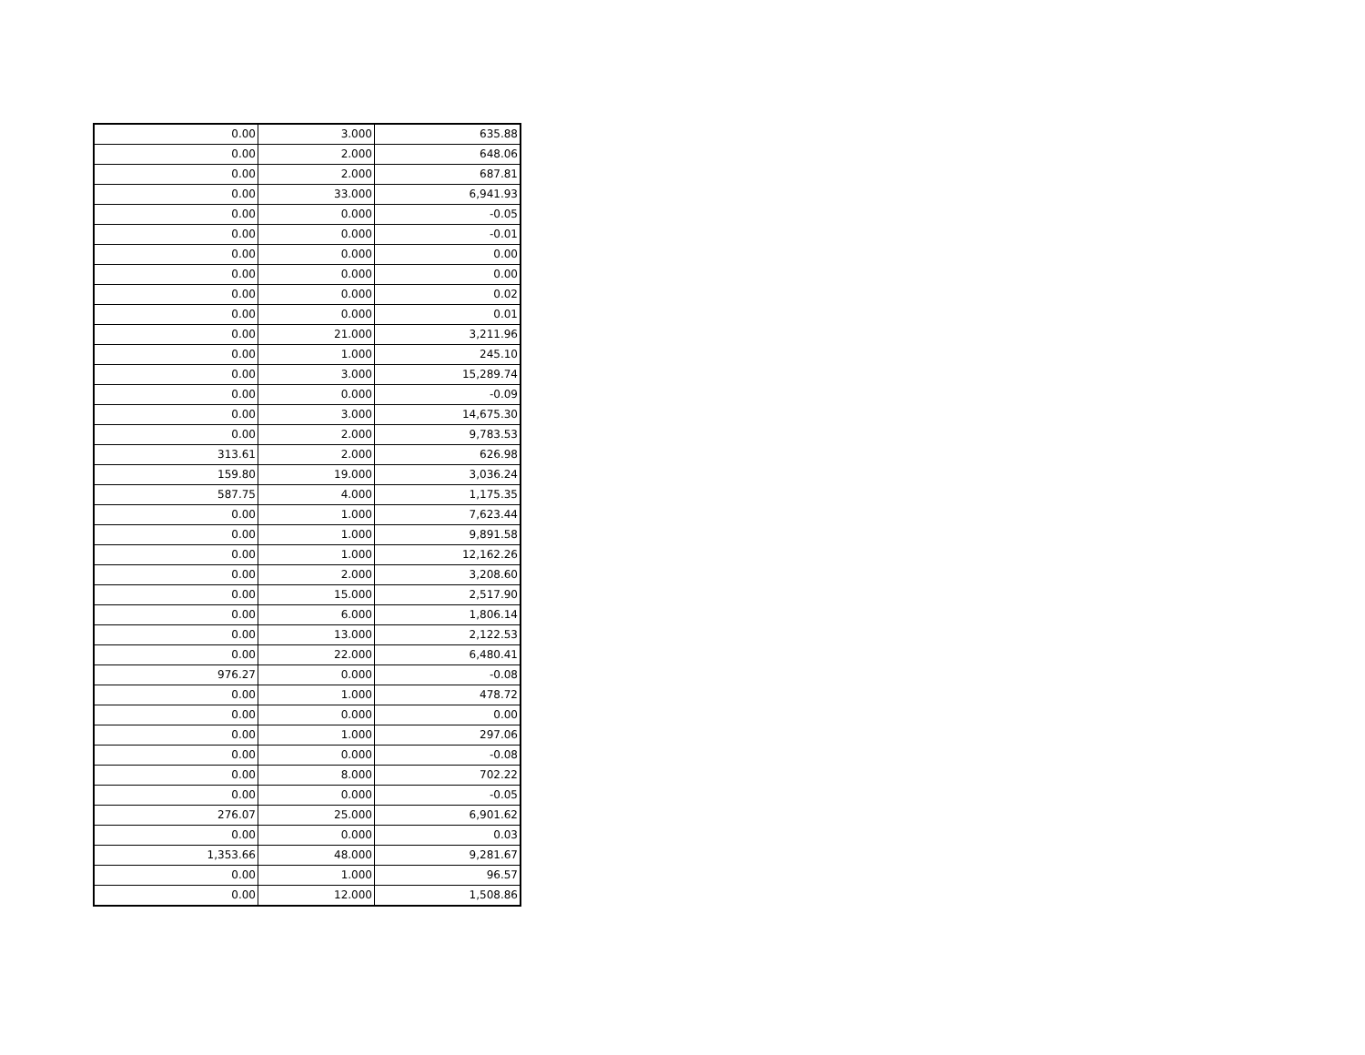| 0.00 | 3.000 | 635.88 |
| 0.00 | 2.000 | 648.06 |
| 0.00 | 2.000 | 687.81 |
| 0.00 | 33.000 | 6,941.93 |
| 0.00 | 0.000 | -0.05 |
| 0.00 | 0.000 | -0.01 |
| 0.00 | 0.000 | 0.00 |
| 0.00 | 0.000 | 0.00 |
| 0.00 | 0.000 | 0.02 |
| 0.00 | 0.000 | 0.01 |
| 0.00 | 21.000 | 3,211.96 |
| 0.00 | 1.000 | 245.10 |
| 0.00 | 3.000 | 15,289.74 |
| 0.00 | 0.000 | -0.09 |
| 0.00 | 3.000 | 14,675.30 |
| 0.00 | 2.000 | 9,783.53 |
| 313.61 | 2.000 | 626.98 |
| 159.80 | 19.000 | 3,036.24 |
| 587.75 | 4.000 | 1,175.35 |
| 0.00 | 1.000 | 7,623.44 |
| 0.00 | 1.000 | 9,891.58 |
| 0.00 | 1.000 | 12,162.26 |
| 0.00 | 2.000 | 3,208.60 |
| 0.00 | 15.000 | 2,517.90 |
| 0.00 | 6.000 | 1,806.14 |
| 0.00 | 13.000 | 2,122.53 |
| 0.00 | 22.000 | 6,480.41 |
| 976.27 | 0.000 | -0.08 |
| 0.00 | 1.000 | 478.72 |
| 0.00 | 0.000 | 0.00 |
| 0.00 | 1.000 | 297.06 |
| 0.00 | 0.000 | -0.08 |
| 0.00 | 8.000 | 702.22 |
| 0.00 | 0.000 | -0.05 |
| 276.07 | 25.000 | 6,901.62 |
| 0.00 | 0.000 | 0.03 |
| 1,353.66 | 48.000 | 9,281.67 |
| 0.00 | 1.000 | 96.57 |
| 0.00 | 12.000 | 1,508.86 |